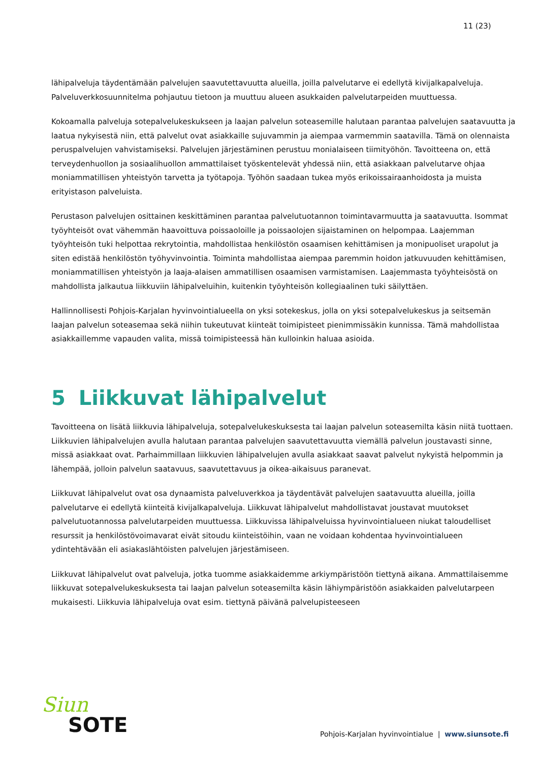11 (23)
lähipalveluja täydentämään palvelujen saavutettavuutta alueilla, joilla palvelutarve ei edellytä kivijalkapalveluja. Palveluverkkosuunnitelma pohjautuu tietoon ja muuttuu alueen asukkaiden palvelutarpeiden muuttuessa.
Kokoamalla palveluja sotepalvelukeskukseen ja laajan palvelun soteasemille halutaan parantaa palvelujen saatavuutta ja laatua nykyisestä niin, että palvelut ovat asiakkaille sujuvammin ja aiempaa varmemmin saatavilla. Tämä on olennaista peruspalvelujen vahvistamiseksi. Palvelujen järjestäminen perustuu monialaiseen tiimityöhön. Tavoitteena on, että terveydenhuollon ja sosiaalihuollon ammattilaiset työskentelevät yhdessä niin, että asiakkaan palvelutarve ohjaa moniammatillisen yhteistyön tarvetta ja työtapoja. Työhön saadaan tukea myös erikoissairaanhoidosta ja muista erityistason palveluista.
Perustason palvelujen osittainen keskittäminen parantaa palvelutuotannon toimintavarmuutta ja saatavuutta. Isommat työyhteisöt ovat vähemmän haavoittuva poissaoloille ja poissaolojen sijaistaminen on helpompaa. Laajemman työyhteisön tuki helpottaa rekrytointia, mahdollistaa henkilöstön osaamisen kehittämisen ja monipuoliset urapolut ja siten edistää henkilöstön työhyvinvointia. Toiminta mahdollistaa aiempaa paremmin hoidon jatkuvuuden kehittämisen, moniammatillisen yhteistyön ja laaja-alaisen ammatillisen osaamisen varmistamisen. Laajemmasta työyhteisöstä on mahdollista jalkautua liikkuviin lähipalveluihin, kuitenkin työyhteisön kollegiaalinen tuki säilyttäen.
Hallinnollisesti Pohjois-Karjalan hyvinvointialueella on yksi sotekeskus, jolla on yksi sotepalvelukeskus ja seitsemän laajan palvelun soteasemaa sekä niihin tukeutuvat kiinteät toimipisteet pienimmissäkin kunnissa. Tämä mahdollistaa asiakkaillemme vapauden valita, missä toimipisteessä hän kulloinkin haluaa asioida.
5 Liikkuvat lähipalvelut
Tavoitteena on lisätä liikkuvia lähipalveluja, sotepalvelukeskuksesta tai laajan palvelun soteasemilta käsin niitä tuottaen. Liikkuvien lähipalvelujen avulla halutaan parantaa palvelujen saavutettavuutta viemällä palvelun joustavasti sinne, missä asiakkaat ovat. Parhaimmillaan liikkuvien lähipalvelujen avulla asiakkaat saavat palvelut nykyistä helpommin ja lähempää, jolloin palvelun saatavuus, saavutettavuus ja oikea-aikaisuus paranevat.
Liikkuvat lähipalvelut ovat osa dynaamista palveluverkkoa ja täydentävät palvelujen saatavuutta alueilla, joilla palvelutarve ei edellytä kiinteitä kivijalkapalveluja. Liikkuvat lähipalvelut mahdollistavat joustavat muutokset palvelutuotannossa palvelutarpeiden muuttuessa. Liikkuvissa lähipalveluissa hyvinvointialueen niukat taloudelliset resurssit ja henkilöstövoimavarat eivät sitoudu kiinteistöihin, vaan ne voidaan kohdentaa hyvinvointialueen ydintehtävään eli asiakaslähtöisten palvelujen järjestämiseen.
Liikkuvat lähipalvelut ovat palveluja, jotka tuomme asiakkaidemme arkiympäristöön tiettynä aikana. Ammattilaisemme liikkuvat sotepalvelukeskuksesta tai laajan palvelun soteasemilta käsin lähiympäristöön asiakkaiden palvelutarpeen mukaisesti. Liikkuvia lähipalveluja ovat esim. tiettynä päivänä palvelupisteeseen
Siun
SOTE
Pohjois-Karjalan hyvinvointialue | www.siunsote.fi